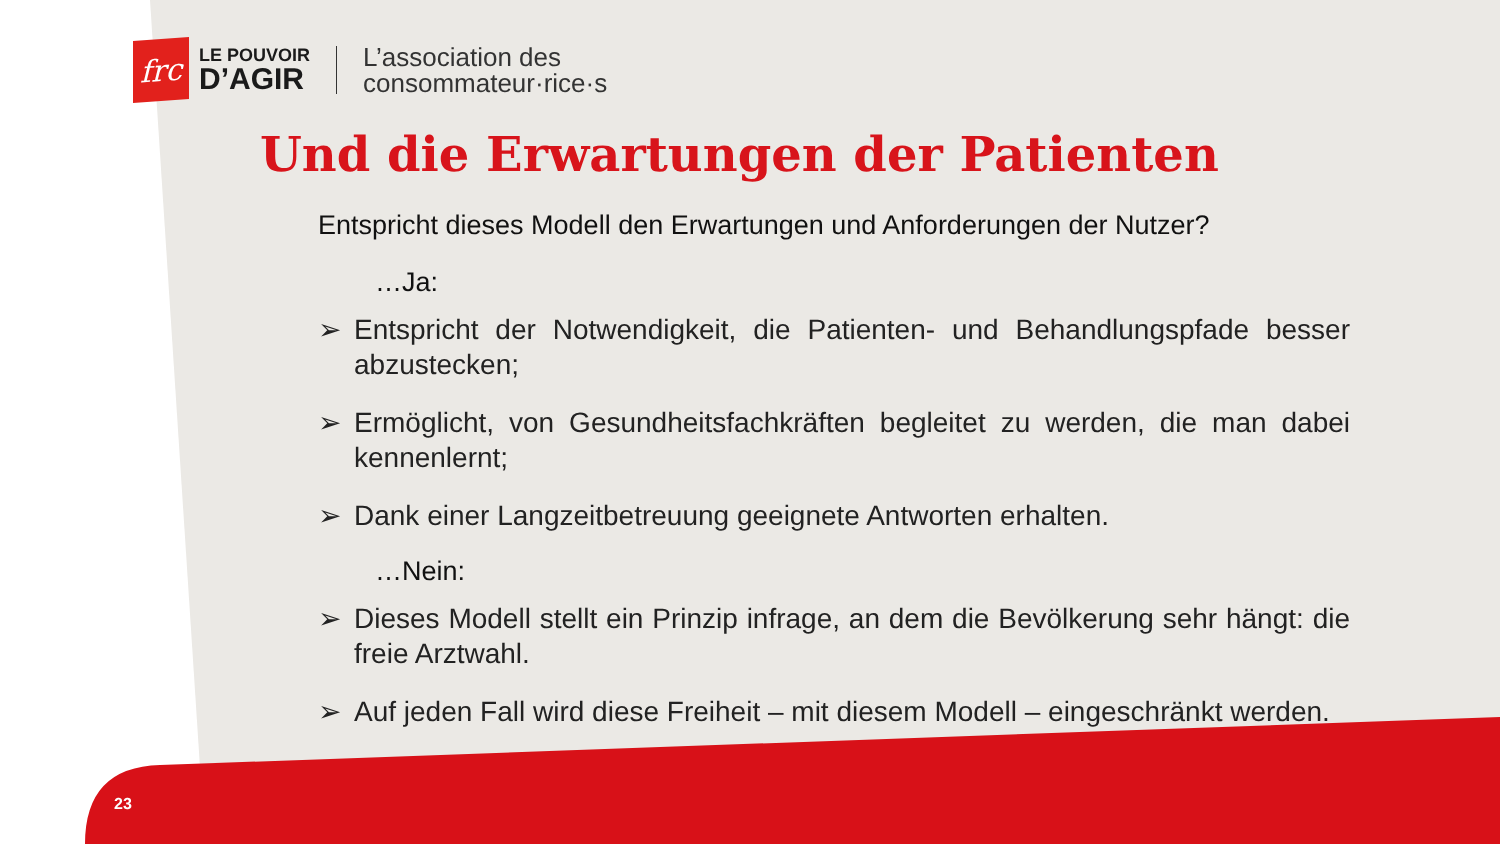frc
LE POUVOIR
D’AGIR
L’association des
consommateur·rice·s
Und die Erwartungen der Patienten
Entspricht dieses Modell den Erwartungen und Anforderungen der Nutzer?
…Ja:
➢ Entspricht der Notwendigkeit, die Patienten- und Behandlungspfade besser abzustecken;
➢ Ermöglicht, von Gesundheitsfachkräften begleitet zu werden, die man dabei kennenlernt;
➢ Dank einer Langzeitbetreuung geeignete Antworten erhalten.
…Nein:
➢ Dieses Modell stellt ein Prinzip infrage, an dem die Bevölkerung sehr hängt: die freie Arztwahl.
➢ Auf jeden Fall wird diese Freiheit – mit diesem Modell – eingeschränkt werden.
23